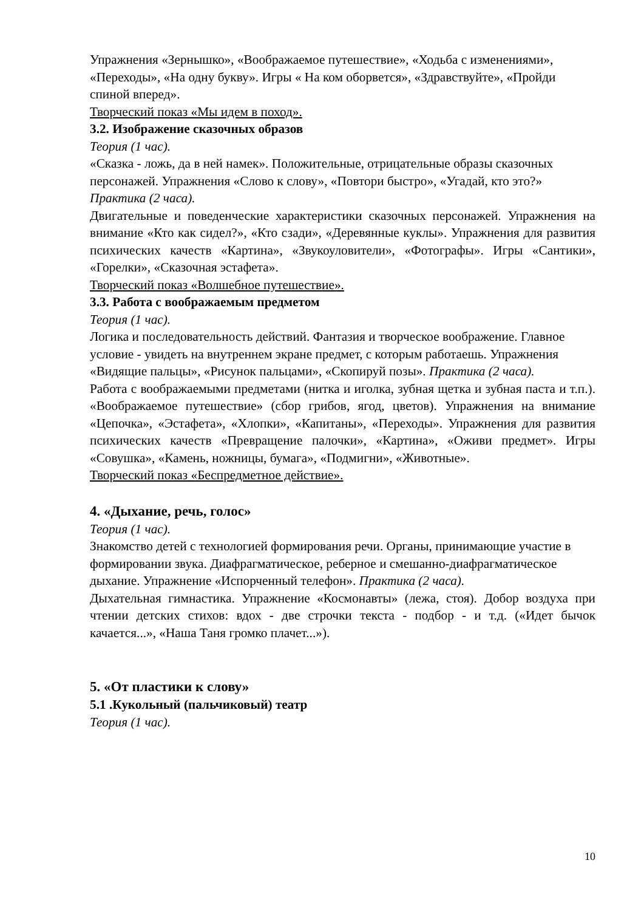Упражнения «Зернышко», «Воображаемое путешествие», «Ходьба с изменениями», «Переходы», «На одну букву». Игры « На ком оборвется», «Здравствуйте», «Пройди спиной вперед».
Творческий показ «Мы идем в поход».
3.2. Изображение сказочных образов
Теория (1 час).
«Сказка - ложь, да в ней намек». Положительные, отрицательные образы сказочных персонажей. Упражнения «Слово к слову», «Повтори быстро», «Угадай, кто это?» Практика (2 часа).
Двигательные и поведенческие характеристики сказочных персонажей. Упражнения на внимание «Кто как сидел?», «Кто сзади», «Деревянные куклы». Упражнения для развития психических качеств «Картина», «Звукоуловители», «Фотографы». Игры «Сантики», «Горелки», «Сказочная эстафета».
Творческий показ «Волшебное путешествие».
3.3. Работа с воображаемым предметом
Теория (1 час).
Логика и последовательность действий. Фантазия и творческое воображение. Главное условие - увидеть на внутреннем экране предмет, с которым работаешь. Упражнения «Видящие пальцы», «Рисунок пальцами», «Скопируй позы». Практика (2 часа).
Работа с воображаемыми предметами (нитка и иголка, зубная щетка и зубная паста и т.п.). «Воображаемое путешествие» (сбор грибов, ягод, цветов). Упражнения на внимание «Цепочка», «Эстафета», «Хлопки», «Капитаны», «Переходы». Упражнения для развития психических качеств «Превращение палочки», «Картина», «Оживи предмет». Игры «Совушка», «Камень, ножницы, бумага», «Подмигни», «Животные».
Творческий показ «Беспредметное действие».
4. «Дыхание, речь, голос»
Теория (1 час).
Знакомство детей с технологией формирования речи. Органы, принимающие участие в формировании звука. Диафрагматическое, реберное и смешанно-диафрагматическое дыхание. Упражнение «Испорченный телефон». Практика (2 часа).
Дыхательная гимнастика. Упражнение «Космонавты» (лежа, стоя). Добор воздуха при чтении детских стихов: вдох - две строчки текста - подбор - и т.д. («Идет бычок качается...», «Наша Таня громко плачет...»).
5. «От пластики к слову»
5.1 .Кукольный (пальчиковый) театр
Теория (1 час).
10